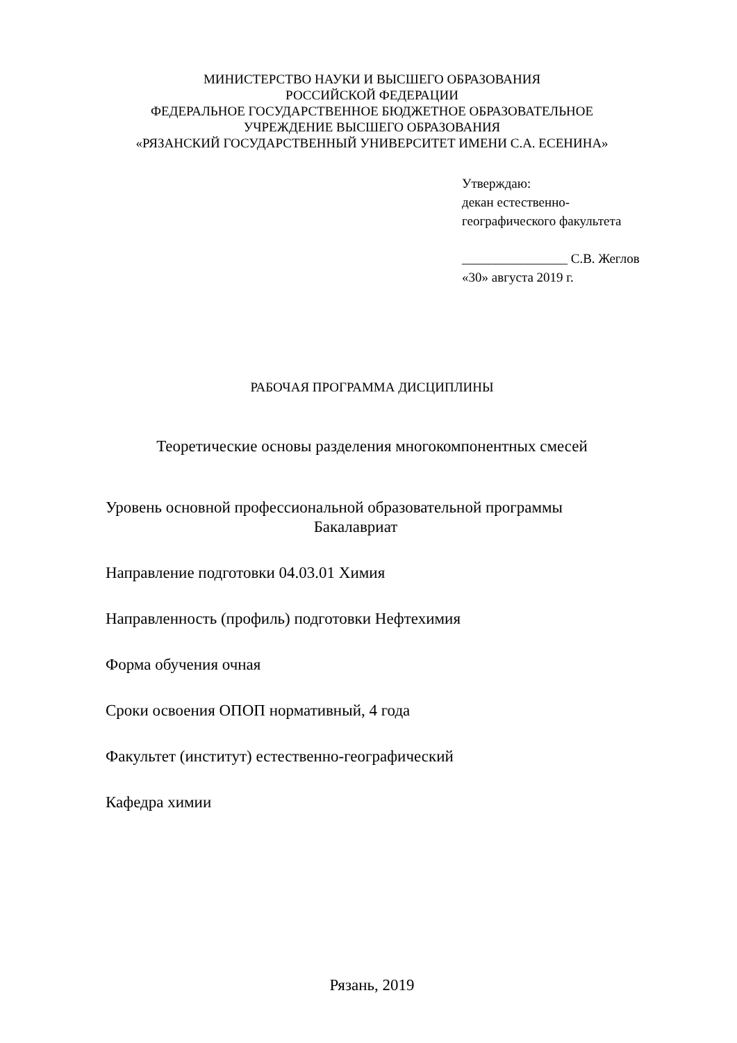МИНИСТЕРСТВО НАУКИ И ВЫСШЕГО ОБРАЗОВАНИЯ
РОССИЙСКОЙ ФЕДЕРАЦИИ
ФЕДЕРАЛЬНОЕ ГОСУДАРСТВЕННОЕ БЮДЖЕТНОЕ ОБРАЗОВАТЕЛЬНОЕ
УЧРЕЖДЕНИЕ ВЫСШЕГО ОБРАЗОВАНИЯ
«РЯЗАНСКИЙ ГОСУДАРСТВЕННЫЙ УНИВЕРСИТЕТ ИМЕНИ С.А. ЕСЕНИНА»
Утверждаю:
декан естественно-
географического факультета
________________ С.В. Жеглов
«30» августа 2019 г.
РАБОЧАЯ ПРОГРАММА ДИСЦИПЛИНЫ
Теоретические основы разделения многокомпонентных смесей
Уровень основной профессиональной образовательной программы
Бакалавриат
Направление подготовки 04.03.01 Химия
Направленность (профиль) подготовки Нефтехимия
Форма обучения очная
Сроки освоения ОПОП нормативный, 4 года
Факультет (институт) естественно-географический
Кафедра химии
Рязань, 2019